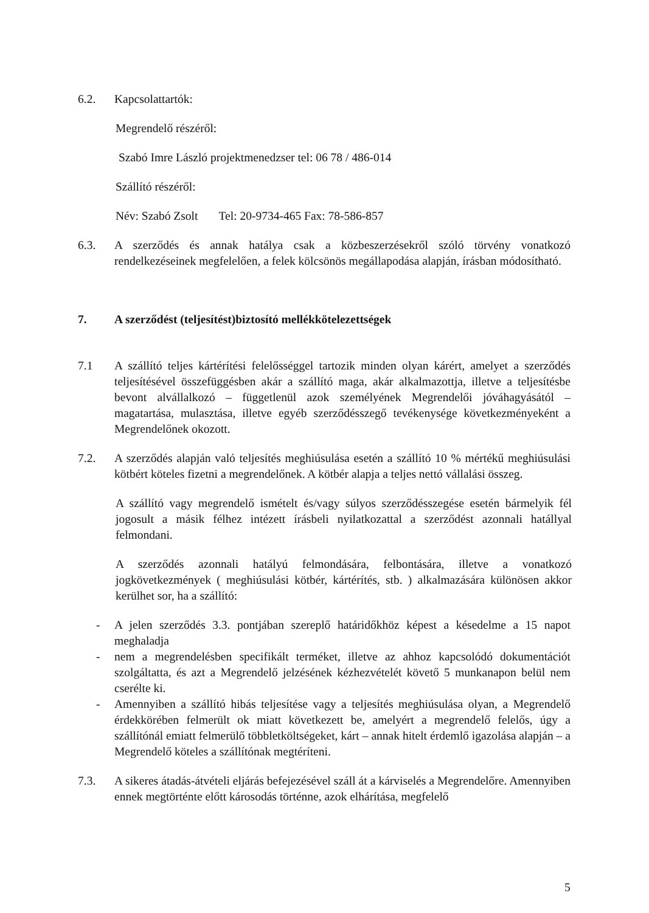6.2. Kapcsolattartók:
Megrendelő részéről:
Szabó Imre László projektmenedzser tel: 06 78 / 486-014
Szállító részéről:
Név: Szabó Zsolt Tel: 20-9734-465 Fax: 78-586-857
6.3. A szerződés és annak hatálya csak a közbeszerzésekről szóló törvény vonatkozó rendelkezéseinek megfelelően, a felek kölcsönös megállapodása alapján, írásban módosítható.
7. A szerződést (teljesítést)biztosító mellékkötelezettségek
7.1 A szállító teljes kártérítési felelősséggel tartozik minden olyan kárért, amelyet a szerződés teljesítésével összefüggésben akár a szállító maga, akár alkalmazottja, illetve a teljesítésbe bevont alvállalkozó – függetlenül azok személyének Megrendelői jóváhagyásától – magatartása, mulasztása, illetve egyéb szerződésszegő tevékenysége következményeként a Megrendelőnek okozott.
7.2. A szerződés alapján való teljesítés meghiúsulása esetén a szállító 10 % mértékű meghiúsulási kötbért köteles fizetni a megrendelőnek. A kötbér alapja a teljes nettó vállalási összeg.
A szállító vagy megrendelő ismételt és/vagy súlyos szerződésszegése esetén bármelyik fél jogosult a másik félhez intézett írásbeli nyilatkozattal a szerződést azonnali hatállyal felmondani.
A szerződés azonnali hatályú felmondására, felbontására, illetve a vonatkozó jogkövetkezmények ( meghiúsulási kötbér, kártérítés, stb. ) alkalmazására különösen akkor kerülhet sor, ha a szállító:
- A jelen szerződés 3.3. pontjában szereplő határidőkhöz képest a késedelme a 15 napot meghaladja
- nem a megrendelésben specifikált terméket, illetve az ahhoz kapcsolódó dokumentációt szolgáltatta, és azt a Megrendelő jelzésének kézhezvételét követő 5 munkanapon belül nem cserélte ki.
- Amennyiben a szállító hibás teljesítése vagy a teljesítés meghiúsulása olyan, a Megrendelő érdekkörében felmerült ok miatt következett be, amelyért a megrendelő felelős, úgy a szállítónál emiatt felmerülő többletköltségeket, kárt – annak hitelt érdemlő igazolása alapján – a Megrendelő köteles a szállítónak megtéríteni.
7.3. A sikeres átadás-átvételi eljárás befejezésével száll át a kárviselés a Megrendelőre. Amennyiben ennek megtörténte előtt károsodás történne, azok elhárítása, megfelelő
5